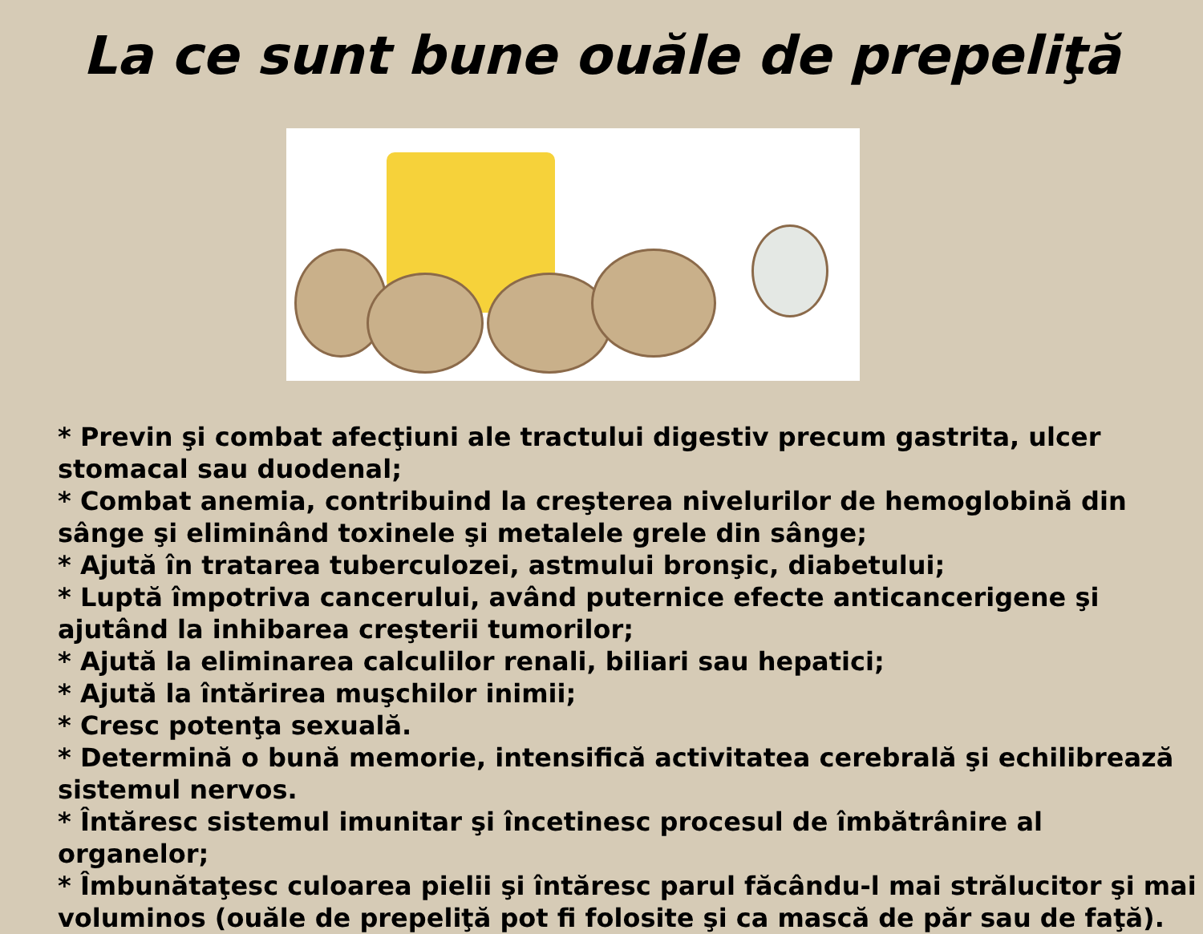La ce sunt bune ouăle de prepeliţă
* Previn şi combat afecţiuni ale tractului digestiv precum gastrita, ulcer stomacal sau duodenal;
* Combat anemia, contribuind la creşterea nivelurilor de hemoglobină din sânge şi eliminând toxinele şi metalele grele din sânge;
* Ajută în tratarea tuberculozei, astmului bronşic, diabetului;
* Luptă împotriva cancerului, având puternice efecte anticancerigene şi ajutând la inhibarea creşterii tumorilor;
* Ajută la eliminarea calculilor renali, biliari sau hepatici;
* Ajută la întărirea muşchilor inimii;
* Cresc potenţa sexuală.
* Determină o bună memorie, intensifică activitatea cerebrală şi echilibrează sistemul nervos.
* Întăresc sistemul imunitar şi încetinesc procesul de îmbătrânire al organelor;
* Îmbunătaţesc culoarea pielii şi întăresc parul făcându-l mai strălucitor şi mai voluminos (ouăle de prepeliţă pot fi folosite şi ca mască de păr sau de faţă).